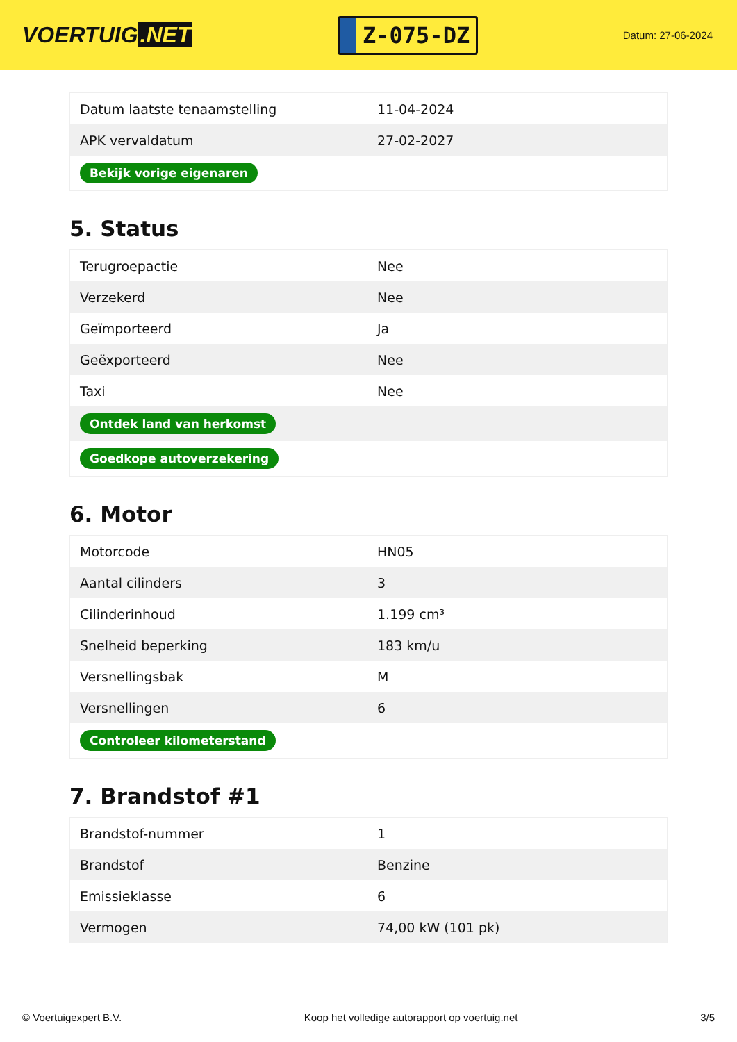VOERTUIG.NET
Z-075-DZ
Datum: 27-06-2024
| Datum laatste tenaamstelling | 11-04-2024 |
| APK vervaldatum | 27-02-2027 |
| Bekijk vorige eigenaren | |
5. Status
| Terugroepactie | Nee |
| Verzekerd | Nee |
| Geïmporteerd | Ja |
| Geëxporteerd | Nee |
| Taxi | Nee |
| Ontdek land van herkomst | |
| Goedkope autoverzekering | |
6. Motor
| Motorcode | HN05 |
| Aantal cilinders | 3 |
| Cilinderinhoud | 1.199 cm³ |
| Snelheid beperking | 183 km/u |
| Versnellingsbak | M |
| Versnellingen | 6 |
| Controleer kilometerstand | |
7. Brandstof #1
| Brandstof-nummer | 1 |
| Brandstof | Benzine |
| Emissieklasse | 6 |
| Vermogen | 74,00 kW (101 pk) |
© Voertuigexpert B.V. Koop het volledige autorapport op voertuig.net 3/5